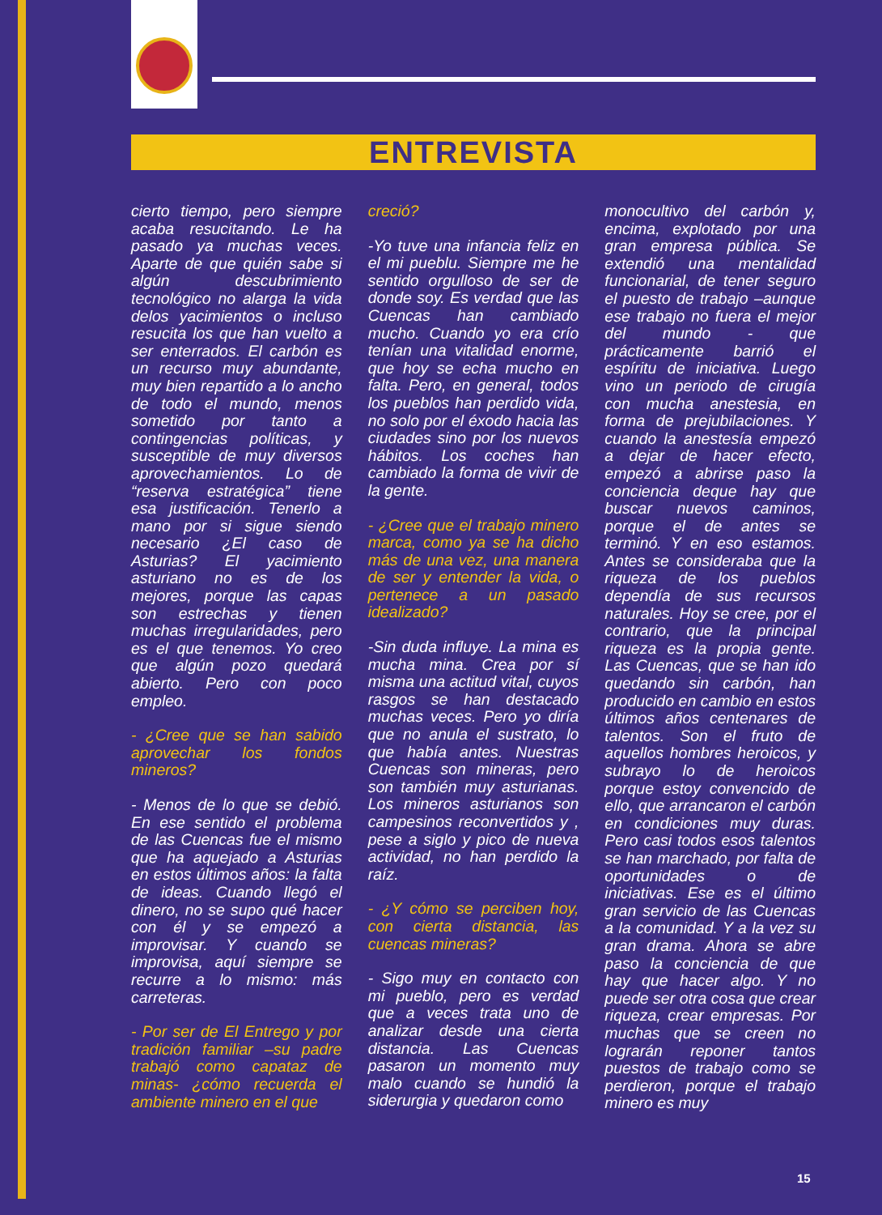ENTREVISTA
cierto tiempo, pero siempre acaba resucitando. Le ha pasado ya muchas veces. Aparte de que quién sabe si algún descubrimiento tecnológico no alarga la vida delos yacimientos o incluso resucita los que han vuelto a ser enterrados. El carbón es un recurso muy abundante, muy bien repartido a lo ancho de todo el mundo, menos sometido por tanto a contingencias políticas, y susceptible de muy diversos aprovechamientos. Lo de “reserva estratégica” tiene esa justificación. Tenerlo a mano por si sigue siendo necesario ¿El caso de Asturias? El yacimiento asturiano no es de los mejores, porque las capas son estrechas y tienen muchas irregularidades, pero es el que tenemos. Yo creo que algún pozo quedará abierto. Pero con poco empleo.
- ¿Cree que se han sabido aprovechar los fondos mineros?
- Menos de lo que se debió. En ese sentido el problema de las Cuencas fue el mismo que ha aquejado a Asturias en estos últimos años: la falta de ideas. Cuando llegó el dinero, no se supo qué hacer con él y se empezó a improvisar. Y cuando se improvisa, aquí siempre se recurre a lo mismo: más carreteras.
- Por ser de El Entrego y por tradición familiar –su padre trabajó como capataz de minas- ¿cómo recuerda el ambiente minero en el que
creció?
-Yo tuve una infancia feliz en el mi pueblu. Siempre me he sentido orgulloso de ser de donde soy. Es verdad que las Cuencas han cambiado mucho. Cuando yo era crío tenían una vitalidad enorme, que hoy se echa mucho en falta. Pero, en general, todos los pueblos han perdido vida, no solo por el éxodo hacia las ciudades sino por los nuevos hábitos. Los coches han cambiado la forma de vivir de la gente.
- ¿Cree que el trabajo minero marca, como ya se ha dicho más de una vez, una manera de ser y entender la vida, o pertenece a un pasado idealizado?
-Sin duda influye. La mina es mucha mina. Crea por sí misma una actitud vital, cuyos rasgos se han destacado muchas veces. Pero yo diría que no anula el sustrato, lo que había antes. Nuestras Cuencas son mineras, pero son también muy asturianas. Los mineros asturianos son campesinos reconvertidos y , pese a siglo y pico de nueva actividad, no han perdido la raíz.
- ¿Y cómo se perciben hoy, con cierta distancia, las cuencas mineras?
- Sigo muy en contacto con mi pueblo, pero es verdad que a veces trata uno de analizar desde una cierta distancia. Las Cuencas pasaron un momento muy malo cuando se hundió la siderurgia y quedaron como
monocultivo del carbón y, encima, explotado por una gran empresa pública. Se extendió una mentalidad funcionarial, de tener seguro el puesto de trabajo –aunque ese trabajo no fuera el mejor del mundo - que prácticamente barrió el espíritu de iniciativa. Luego vino un periodo de cirugía con mucha anestesia, en forma de prejubilaciones. Y cuando la anestesía empezó a dejar de hacer efecto, empezó a abrirse paso la conciencia deque hay que buscar nuevos caminos, porque el de antes se terminó. Y en eso estamos. Antes se consideraba que la riqueza de los pueblos dependía de sus recursos naturales. Hoy se cree, por el contrario, que la principal riqueza es la propia gente. Las Cuencas, que se han ido quedando sin carbón, han producido en cambio en estos últimos años centenares de talentos. Son el fruto de aquellos hombres heroicos, y subrayo lo de heroicos porque estoy convencido de ello, que arrancaron el carbón en condiciones muy duras. Pero casi todos esos talentos se han marchado, por falta de oportunidades o de iniciativas. Ese es el último gran servicio de las Cuencas a la comunidad. Y a la vez su gran drama. Ahora se abre paso la conciencia de que hay que hacer algo. Y no puede ser otra cosa que crear riqueza, crear empresas. Por muchas que se creen no lograrán reponer tantos puestos de trabajo como se perdieron, porque el trabajo minero es muy
15